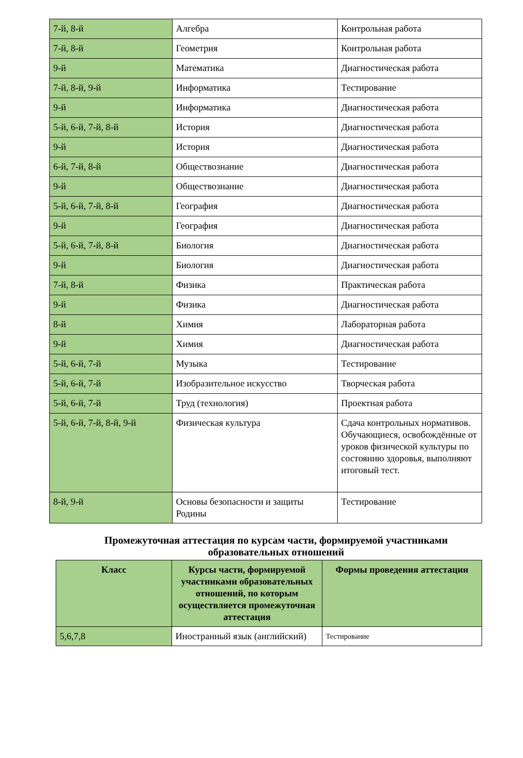| 7-й, 8-й | Алгебра | Контрольная работа |
| 7-й, 8-й | Геометрия | Контрольная работа |
| 9-й | Математика | Диагностическая работа |
| 7-й, 8-й, 9-й | Информатика | Тестирование |
| 9-й | Информатика | Диагностическая работа |
| 5-й, 6-й, 7-й, 8-й | История | Диагностическая работа |
| 9-й | История | Диагностическая работа |
| 6-й, 7-й, 8-й | Обществознание | Диагностическая работа |
| 9-й | Обществознание | Диагностическая работа |
| 5-й, 6-й, 7-й, 8-й | География | Диагностическая работа |
| 9-й | География | Диагностическая работа |
| 5-й, 6-й, 7-й, 8-й | Биология | Диагностическая работа |
| 9-й | Биология | Диагностическая работа |
| 7-й, 8-й | Физика | Практическая работа |
| 9-й | Физика | Диагностическая работа |
| 8-й | Химия | Лабораторная работа |
| 9-й | Химия | Диагностическая работа |
| 5-й, 6-й, 7-й | Музыка | Тестирование |
| 5-й, 6-й, 7-й | Изобразительное искусство | Творческая работа |
| 5-й, 6-й, 7-й | Труд (технология) | Проектная работа |
| 5-й, 6-й, 7-й, 8-й, 9-й | Физическая культура | Сдача контрольных нормативов. Обучающиеся, освобождённые от уроков физической культуры по состоянию здоровья, выполняют итоговый тест. |
| 8-й, 9-й | Основы безопасности и защиты Родины | Тестирование |
Промежуточная аттестация по курсам части, формируемой участниками образовательных отношений
| Класс | Курсы части, формируемой участниками образовательных отношений, по которым осуществляется промежуточная аттестация | Формы проведения аттестации |
| --- | --- | --- |
| 5,6,7,8 | Иностранный язык (английский) | Тестирование |